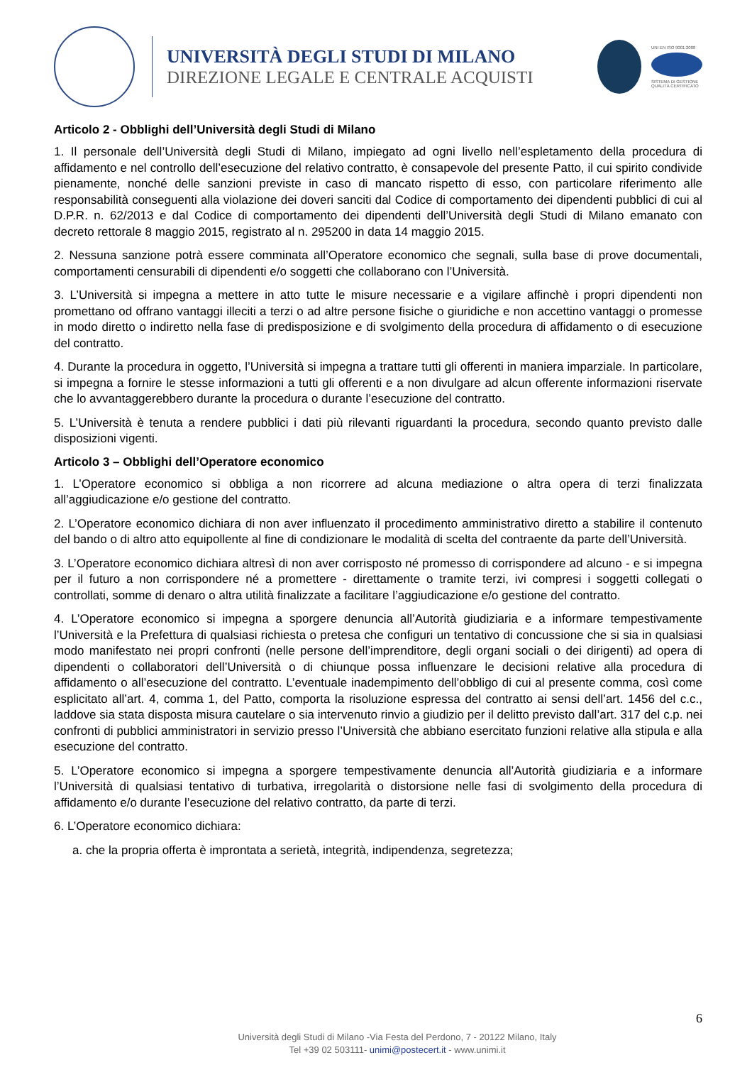UNIVERSITÀ DEGLI STUDI DI MILANO
DIREZIONE LEGALE E CENTRALE ACQUISTI
UNI EN ISO 9001:2008
SISTEMA DI GESTIONE QUALITÀ CERTIFICATO
Articolo 2 - Obblighi dell’Università degli Studi di Milano
1. Il personale dell’Università degli Studi di Milano, impiegato ad ogni livello nell’espletamento della procedura di affidamento e nel controllo dell’esecuzione del relativo contratto, è consapevole del presente Patto, il cui spirito condivide pienamente, nonché delle sanzioni previste in caso di mancato rispetto di esso, con particolare riferimento alle responsabilità conseguenti alla violazione dei doveri sanciti dal Codice di comportamento dei dipendenti pubblici di cui al D.P.R. n. 62/2013 e dal Codice di comportamento dei dipendenti dell’Università degli Studi di Milano emanato con decreto rettorale 8 maggio 2015, registrato al n. 295200 in data 14 maggio 2015.
2. Nessuna sanzione potrà essere comminata all’Operatore economico che segnali, sulla base di prove documentali, comportamenti censurabili di dipendenti e/o soggetti che collaborano con l’Università.
3. L’Università si impegna a mettere in atto tutte le misure necessarie e a vigilare affinchè i propri dipendenti non promettano od offrano vantaggi illeciti a terzi o ad altre persone fisiche o giuridiche e non accettino vantaggi o promesse in modo diretto o indiretto nella fase di predisposizione e di svolgimento della procedura di affidamento o di esecuzione del contratto.
4. Durante la procedura in oggetto, l’Università si impegna a trattare tutti gli offerenti in maniera imparziale. In particolare, si impegna a fornire le stesse informazioni a tutti gli offerenti e a non divulgare ad alcun offerente informazioni riservate che lo avvantaggerebbero durante la procedura o durante l’esecuzione del contratto.
5. L’Università è tenuta a rendere pubblici i dati più rilevanti riguardanti la procedura, secondo quanto previsto dalle disposizioni vigenti.
Articolo 3 – Obblighi dell’Operatore economico
1. L’Operatore economico si obbliga a non ricorrere ad alcuna mediazione o altra opera di terzi finalizzata all’aggiudicazione e/o gestione del contratto.
2. L’Operatore economico dichiara di non aver influenzato il procedimento amministrativo diretto a stabilire il contenuto del bando o di altro atto equipollente al fine di condizionare le modalità di scelta del contraente da parte dell’Università.
3. L’Operatore economico dichiara altresì di non aver corrisposto né promesso di corrispondere ad alcuno - e si impegna per il futuro a non corrispondere né a promettere - direttamente o tramite terzi, ivi compresi i soggetti collegati o controllati, somme di denaro o altra utilità finalizzate a facilitare l’aggiudicazione e/o gestione del contratto.
4. L’Operatore economico si impegna a sporgere denuncia all’Autorità giudiziaria e a informare tempestivamente l’Università e la Prefettura di qualsiasi richiesta o pretesa che configuri un tentativo di concussione che si sia in qualsiasi modo manifestato nei propri confronti (nelle persone dell’imprenditore, degli organi sociali o dei dirigenti) ad opera di dipendenti o collaboratori dell’Università o di chiunque possa influenzare le decisioni relative alla procedura di affidamento o all’esecuzione del contratto. L’eventuale inadempimento dell’obbligo di cui al presente comma, così come esplicitato all’art. 4, comma 1, del Patto, comporta la risoluzione espressa del contratto ai sensi dell’art. 1456 del c.c., laddove sia stata disposta misura cautelare o sia intervenuto rinvio a giudizio per il delitto previsto dall’art. 317 del c.p. nei confronti di pubblici amministratori in servizio presso l’Università che abbiano esercitato funzioni relative alla stipula e alla esecuzione del contratto.
5. L’Operatore economico si impegna a sporgere tempestivamente denuncia all’Autorità giudiziaria e a informare l’Università di qualsiasi tentativo di turbativa, irregolarità o distorsione nelle fasi di svolgimento della procedura di affidamento e/o durante l’esecuzione del relativo contratto, da parte di terzi.
6. L’Operatore economico dichiara:
a. che la propria offerta è improntata a serietà, integrità, indipendenza, segretezza;
6
Università degli Studi di Milano -Via Festa del Perdono, 7 - 20122 Milano, Italy
Tel +39 02 503111- unimi@postecert.it - www.unimi.it